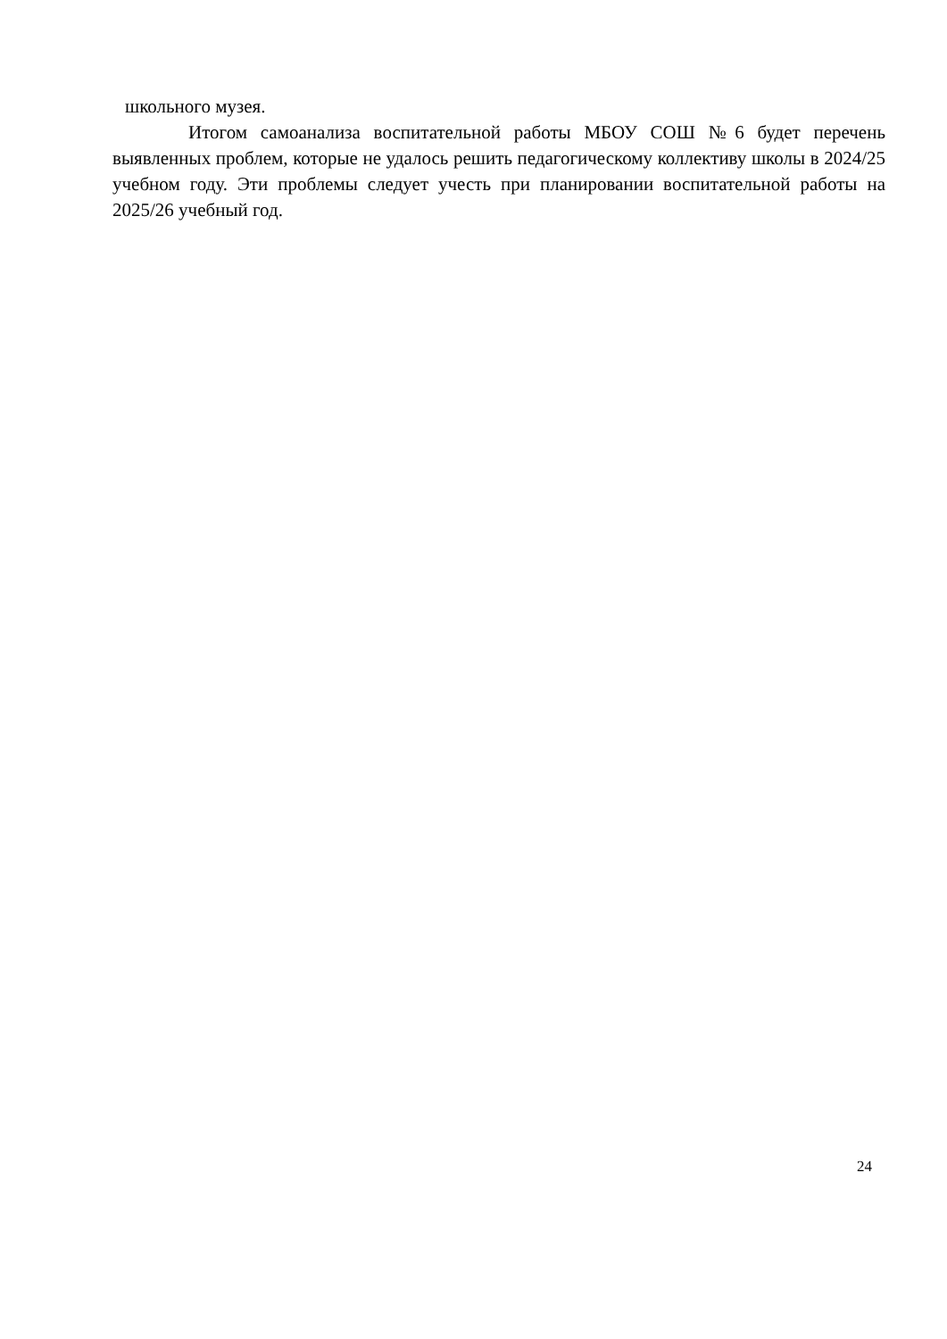школьного музея.
Итогом самоанализа воспитательной работы МБОУ СОШ №6 будет перечень выявленных проблем, которые не удалось решить педагогическому коллективу школы в 2024/25 учебном году. Эти проблемы следует учесть при планировании воспитательной работы на 2025/26 учебный год.
24